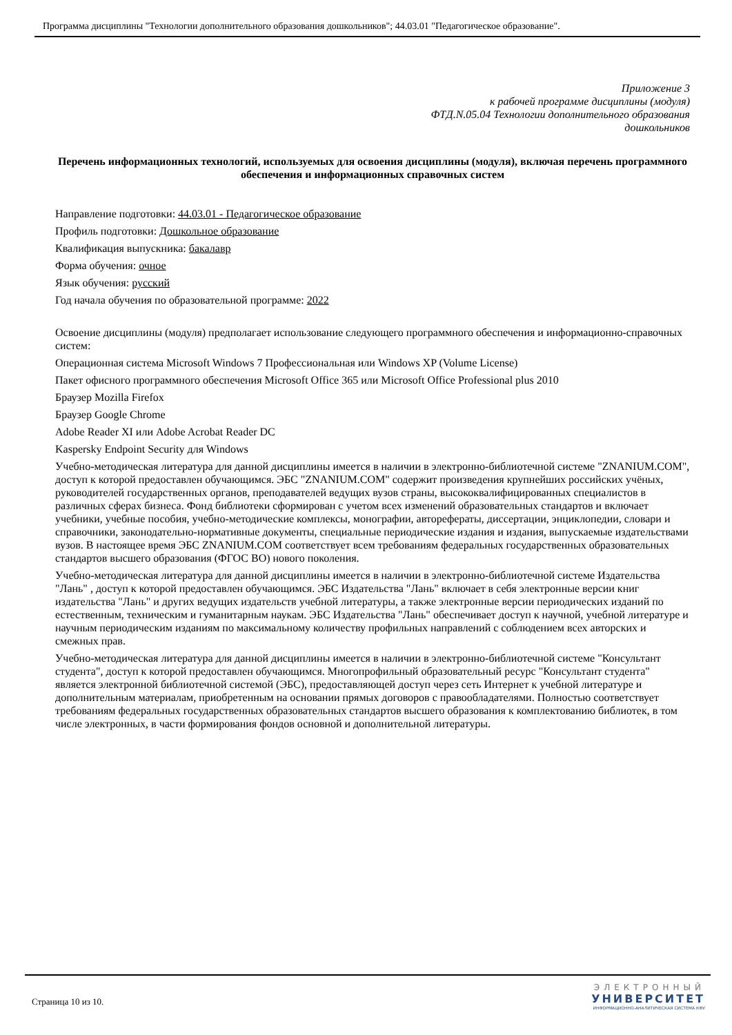Программа дисциплины "Технологии дополнительного образования дошкольников"; 44.03.01 "Педагогическое образование".
Приложение 3
к рабочей программе дисциплины (модуля)
ФТД.N.05.04 Технологии дополнительного образования
дошкольников
Перечень информационных технологий, используемых для освоения дисциплины (модуля), включая перечень программного обеспечения и информационных справочных систем
Направление подготовки: 44.03.01 - Педагогическое образование
Профиль подготовки: Дошкольное образование
Квалификация выпускника: бакалавр
Форма обучения: очное
Язык обучения: русский
Год начала обучения по образовательной программе: 2022
Освоение дисциплины (модуля) предполагает использование следующего программного обеспечения и информационно-справочных систем:
Операционная система Microsoft Windows 7 Профессиональная или Windows XP (Volume License)
Пакет офисного программного обеспечения Microsoft Office 365 или Microsoft Office Professional plus 2010
Браузер Mozilla Firefox
Браузер Google Chrome
Adobe Reader XI или Adobe Acrobat Reader DC
Kaspersky Endpoint Security для Windows
Учебно-методическая литература для данной дисциплины имеется в наличии в электронно-библиотечной системе "ZNANIUM.COM", доступ к которой предоставлен обучающимся. ЭБС "ZNANIUM.COM" содержит произведения крупнейших российских учёных, руководителей государственных органов, преподавателей ведущих вузов страны, высококвалифицированных специалистов в различных сферах бизнеса. Фонд библиотеки сформирован с учетом всех изменений образовательных стандартов и включает учебники, учебные пособия, учебно-методические комплексы, монографии, авторефераты, диссертации, энциклопедии, словари и справочники, законодательно-нормативные документы, специальные периодические издания и издания, выпускаемые издательствами вузов. В настоящее время ЭБС ZNANIUM.COM соответствует всем требованиям федеральных государственных образовательных стандартов высшего образования (ФГОС ВО) нового поколения.
Учебно-методическая литература для данной дисциплины имеется в наличии в электронно-библиотечной системе Издательства "Лань" , доступ к которой предоставлен обучающимся. ЭБС Издательства "Лань" включает в себя электронные версии книг издательства "Лань" и других ведущих издательств учебной литературы, а также электронные версии периодических изданий по естественным, техническим и гуманитарным наукам. ЭБС Издательства "Лань" обеспечивает доступ к научной, учебной литературе и научным периодическим изданиям по максимальному количеству профильных направлений с соблюдением всех авторских и смежных прав.
Учебно-методическая литература для данной дисциплины имеется в наличии в электронно-библиотечной системе "Консультант студента", доступ к которой предоставлен обучающимся. Многопрофильный образовательный ресурс "Консультант студента" является электронной библиотечной системой (ЭБС), предоставляющей доступ через сеть Интернет к учебной литературе и дополнительным материалам, приобретенным на основании прямых договоров с правообладателями. Полностью соответствует требованиям федеральных государственных образовательных стандартов высшего образования к комплектованию библиотек, в том числе электронных, в части формирования фондов основной и дополнительной литературы.
Страница 10 из 10.
ЭЛЕКТРОННЫЙ
УНИВЕРСИТЕТ
ИНФОРМАЦИОННО-АНАЛИТИЧЕСКАЯ СИСТЕМА КФУ